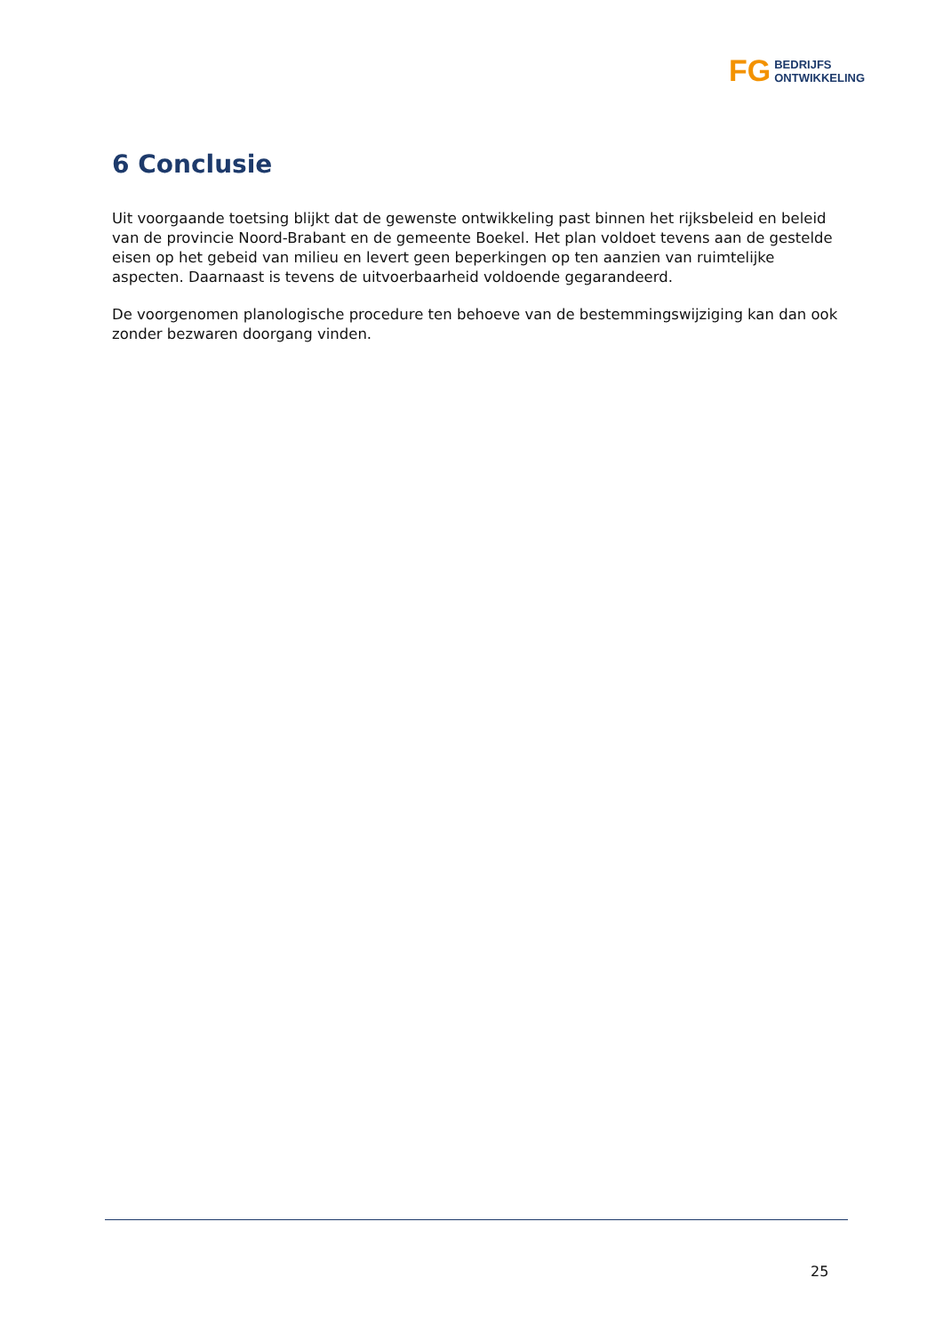FG
BEDRIJFS
ONTWIKKELING
6 Conclusie
Uit voorgaande toetsing blijkt dat de gewenste ontwikkeling past binnen het rijksbeleid en beleid van de provincie Noord-Brabant en de gemeente Boekel. Het plan voldoet tevens aan de gestelde eisen op het gebeid van milieu en levert geen beperkingen op ten aanzien van ruimtelijke aspecten. Daarnaast is tevens de uitvoerbaarheid voldoende gegarandeerd.
De voorgenomen planologische procedure ten behoeve van de bestemmingswijziging kan dan ook zonder bezwaren doorgang vinden.
25